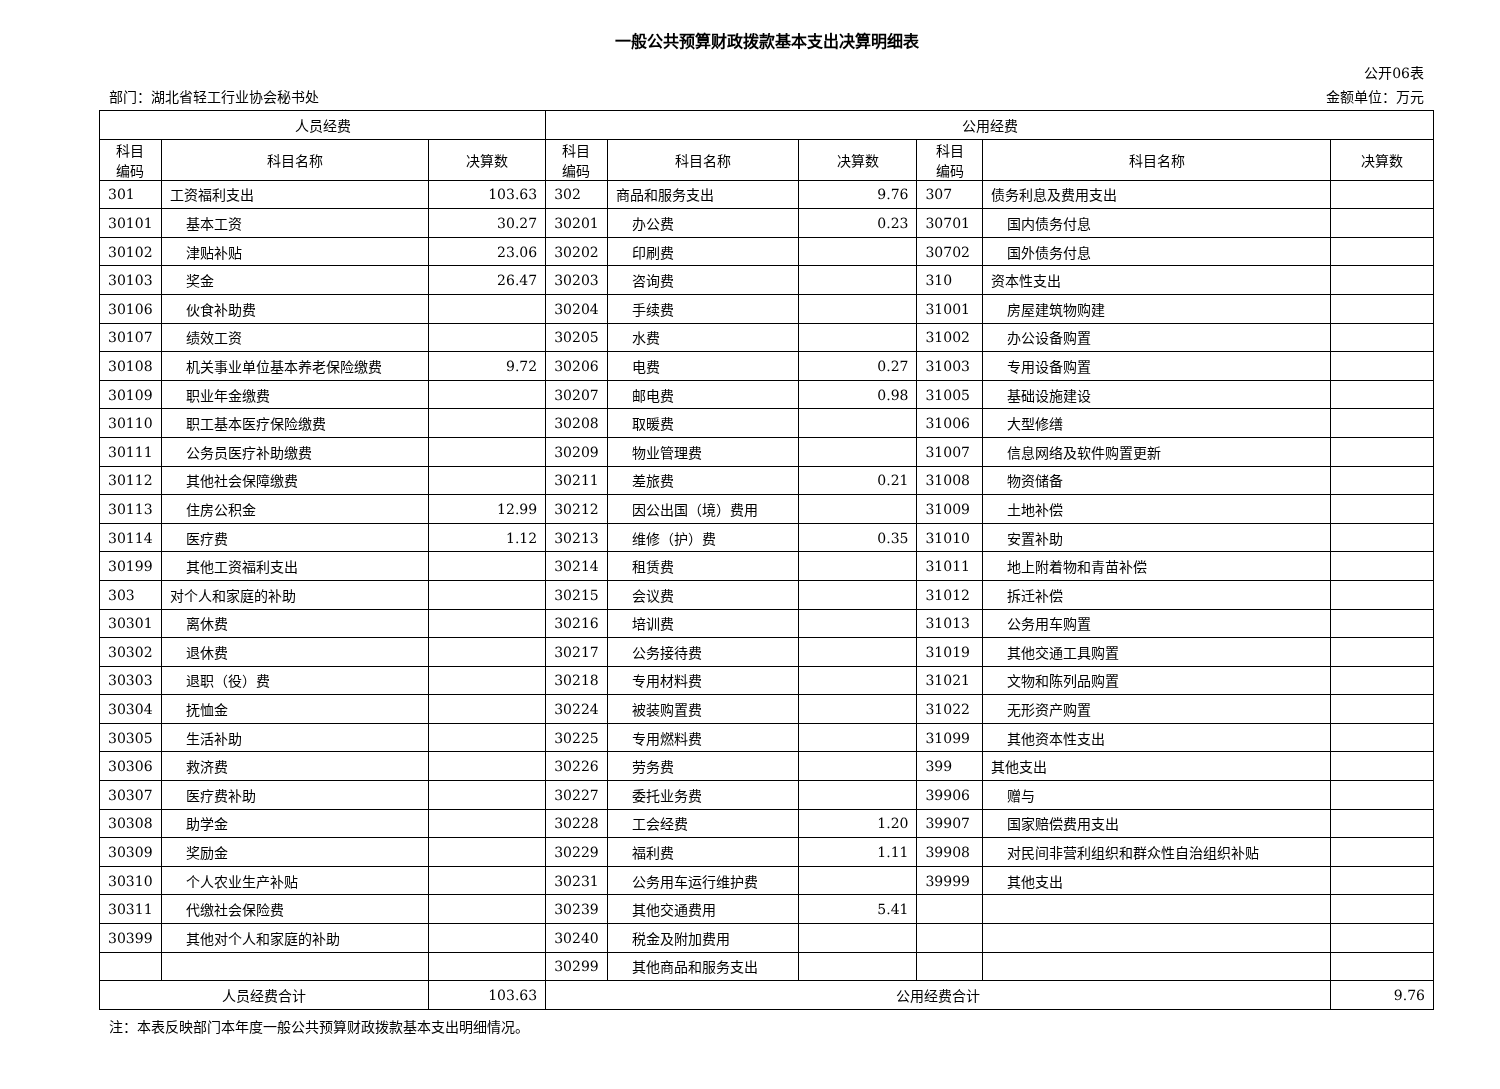一般公共预算财政拨款基本支出决算明细表
公开06表
部门：湖北省轻工行业协会秘书处 金额单位：万元
| 人员经费 | | | 公用经费 | | | | | |
| --- | --- | --- | --- | --- | --- | --- | --- | --- |
| 科目 编码 | 科目名称 | 决算数 | 科目 编码 | 科目名称 | 决算数 | 科目 编码 | 科目名称 | 决算数 |
| 301 | 工资福利支出 | 103.63 | 302 | 商品和服务支出 | 9.76 | 307 | 债务利息及费用支出 | |
| 30101 | 基本工资 | 30.27 | 30201 | 办公费 | 0.23 | 30701 | 国内债务付息 | |
| 30102 | 津贴补贴 | 23.06 | 30202 | 印刷费 | | 30702 | 国外债务付息 | |
| 30103 | 奖金 | 26.47 | 30203 | 咨询费 | | 310 | 资本性支出 | |
| 30106 | 伙食补助费 | | 30204 | 手续费 | | 31001 | 房屋建筑物购建 | |
| 30107 | 绩效工资 | | 30205 | 水费 | | 31002 | 办公设备购置 | |
| 30108 | 机关事业单位基本养老保险缴费 | 9.72 | 30206 | 电费 | 0.27 | 31003 | 专用设备购置 | |
| 30109 | 职业年金缴费 | | 30207 | 邮电费 | 0.98 | 31005 | 基础设施建设 | |
| 30110 | 职工基本医疗保险缴费 | | 30208 | 取暖费 | | 31006 | 大型修缮 | |
| 30111 | 公务员医疗补助缴费 | | 30209 | 物业管理费 | | 31007 | 信息网络及软件购置更新 | |
| 30112 | 其他社会保障缴费 | | 30211 | 差旅费 | 0.21 | 31008 | 物资储备 | |
| 30113 | 住房公积金 | 12.99 | 30212 | 因公出国（境）费用 | | 31009 | 土地补偿 | |
| 30114 | 医疗费 | 1.12 | 30213 | 维修（护）费 | 0.35 | 31010 | 安置补助 | |
| 30199 | 其他工资福利支出 | | 30214 | 租赁费 | | 31011 | 地上附着物和青苗补偿 | |
| 303 | 对个人和家庭的补助 | | 30215 | 会议费 | | 31012 | 拆迁补偿 | |
| 30301 | 离休费 | | 30216 | 培训费 | | 31013 | 公务用车购置 | |
| 30302 | 退休费 | | 30217 | 公务接待费 | | 31019 | 其他交通工具购置 | |
| 30303 | 退职（役）费 | | 30218 | 专用材料费 | | 31021 | 文物和陈列品购置 | |
| 30304 | 抚恤金 | | 30224 | 被装购置费 | | 31022 | 无形资产购置 | |
| 30305 | 生活补助 | | 30225 | 专用燃料费 | | 31099 | 其他资本性支出 | |
| 30306 | 救济费 | | 30226 | 劳务费 | | 399 | 其他支出 | |
| 30307 | 医疗费补助 | | 30227 | 委托业务费 | | 39906 | 赠与 | |
| 30308 | 助学金 | | 30228 | 工会经费 | 1.20 | 39907 | 国家赔偿费用支出 | |
| 30309 | 奖励金 | | 30229 | 福利费 | 1.11 | 39908 | 对民间非营利组织和群众性自治组织补贴 | |
| 30310 | 个人农业生产补贴 | | 30231 | 公务用车运行维护费 | | 39999 | 其他支出 | |
| 30311 | 代缴社会保险费 | | 30239 | 其他交通费用 | 5.41 | | | |
| 30399 | 其他对个人和家庭的补助 | | 30240 | 税金及附加费用 | | | | |
| | | | 30299 | 其他商品和服务支出 | | | | |
| 人员经费合计 | | 103.63 | 公用经费合计 | | | | | 9.76 |
注：本表反映部门本年度一般公共预算财政拨款基本支出明细情况。